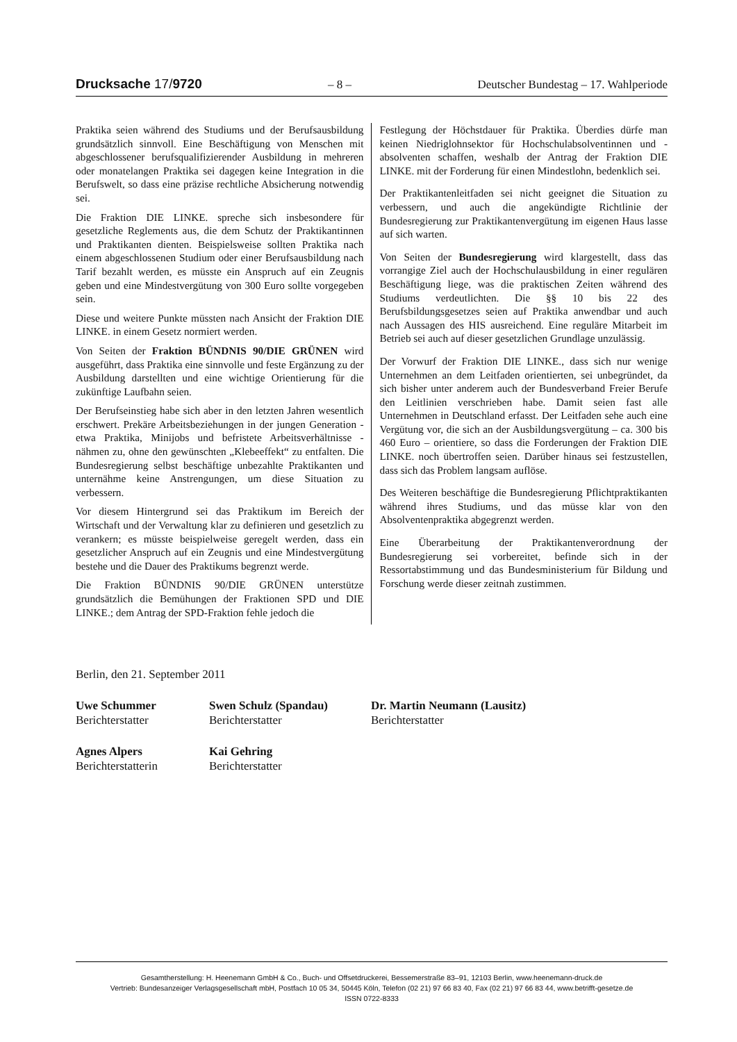Drucksache 17/9720 – 8 – Deutscher Bundestag – 17. Wahlperiode
Praktika seien während des Studiums und der Berufsausbildung grundsätzlich sinnvoll. Eine Beschäftigung von Menschen mit abgeschlossener berufsqualifizierender Ausbildung in mehreren oder monatelangen Praktika sei dagegen keine Integration in die Berufswelt, so dass eine präzise rechtliche Absicherung notwendig sei.
Die Fraktion DIE LINKE. spreche sich insbesondere für gesetzliche Reglements aus, die dem Schutz der Praktikantinnen und Praktikanten dienten. Beispielsweise sollten Praktika nach einem abgeschlossenen Studium oder einer Berufsausbildung nach Tarif bezahlt werden, es müsste ein Anspruch auf ein Zeugnis geben und eine Mindestvergütung von 300 Euro sollte vorgegeben sein.
Diese und weitere Punkte müssten nach Ansicht der Fraktion DIE LINKE. in einem Gesetz normiert werden.
Von Seiten der Fraktion BÜNDNIS 90/DIE GRÜNEN wird ausgeführt, dass Praktika eine sinnvolle und feste Ergänzung zu der Ausbildung darstellten und eine wichtige Orientierung für die zukünftige Laufbahn seien.
Der Berufseinstieg habe sich aber in den letzten Jahren wesentlich erschwert. Prekäre Arbeitsbeziehungen in der jungen Generation - etwa Praktika, Minijobs und befristete Arbeitsverhältnisse - nähmen zu, ohne den gewünschten „Klebeeffekt“ zu entfalten. Die Bundesregierung selbst beschäftige unbezahlte Praktikanten und unternähme keine Anstrengungen, um diese Situation zu verbessern.
Vor diesem Hintergrund sei das Praktikum im Bereich der Wirtschaft und der Verwaltung klar zu definieren und gesetzlich zu verankern; es müsste beispielweise geregelt werden, dass ein gesetzlicher Anspruch auf ein Zeugnis und eine Mindestvergütung bestehe und die Dauer des Praktikums begrenzt werde.
Die Fraktion BÜNDNIS 90/DIE GRÜNEN unterstütze grundsätzlich die Bemühungen der Fraktionen SPD und DIE LINKE.; dem Antrag der SPD-Fraktion fehle jedoch die
Festlegung der Höchstdauer für Praktika. Überdies dürfe man keinen Niedriglohnsektor für Hochschulabsolventinnen und -absolventen schaffen, weshalb der Antrag der Fraktion DIE LINKE. mit der Forderung für einen Mindestlohn, bedenklich sei.
Der Praktikantenleitfaden sei nicht geeignet die Situation zu verbessern, und auch die angekündigte Richtlinie der Bundesregierung zur Praktikantenvergütung im eigenen Haus lasse auf sich warten.
Von Seiten der Bundesregierung wird klargestellt, dass das vorrangige Ziel auch der Hochschulausbildung in einer regulären Beschäftigung liege, was die praktischen Zeiten während des Studiums verdeutlichten. Die §§ 10 bis 22 des Berufsbildungsgesetzes seien auf Praktika anwendbar und auch nach Aussagen des HIS ausreichend. Eine reguläre Mitarbeit im Betrieb sei auch auf dieser gesetzlichen Grundlage unzulässig.
Der Vorwurf der Fraktion DIE LINKE., dass sich nur wenige Unternehmen an dem Leitfaden orientierten, sei unbegründet, da sich bisher unter anderem auch der Bundesverband Freier Berufe den Leitlinien verschrieben habe. Damit seien fast alle Unternehmen in Deutschland erfasst. Der Leitfaden sehe auch eine Vergütung vor, die sich an der Ausbildungsvergütung – ca. 300 bis 460 Euro – orientiere, so dass die Forderungen der Fraktion DIE LINKE. noch übertroffen seien. Darüber hinaus sei festzustellen, dass sich das Problem langsam auflöse.
Des Weiteren beschäftige die Bundesregierung Pflichtpraktikanten während ihres Studiums, und das müsse klar von den Absolventenpraktika abgegrenzt werden.
Eine Überarbeitung der Praktikantenverordnung der Bundesregierung sei vorbereitet, befinde sich in der Ressortabstimmung und das Bundesministerium für Bildung und Forschung werde dieser zeitnah zustimmen.
Berlin, den 21. September 2011
Uwe Schummer
Berichterstatter
Swen Schulz (Spandau)
Berichterstatter
Dr. Martin Neumann (Lausitz)
Berichterstatter
Agnes Alpers
Berichterstatterin
Kai Gehring
Berichterstatter
Gesamtherstellung: H. Heenemann GmbH & Co., Buch- und Offsetdruckerei, Bessemerstraße 83–91, 12103 Berlin, www.heenemann-druck.de
Vertrieb: Bundesanzeiger Verlagsgesellschaft mbH, Postfach 10 05 34, 50445 Köln, Telefon (02 21) 97 66 83 40, Fax (02 21) 97 66 83 44, www.betrifft-gesetze.de
ISSN 0722-8333